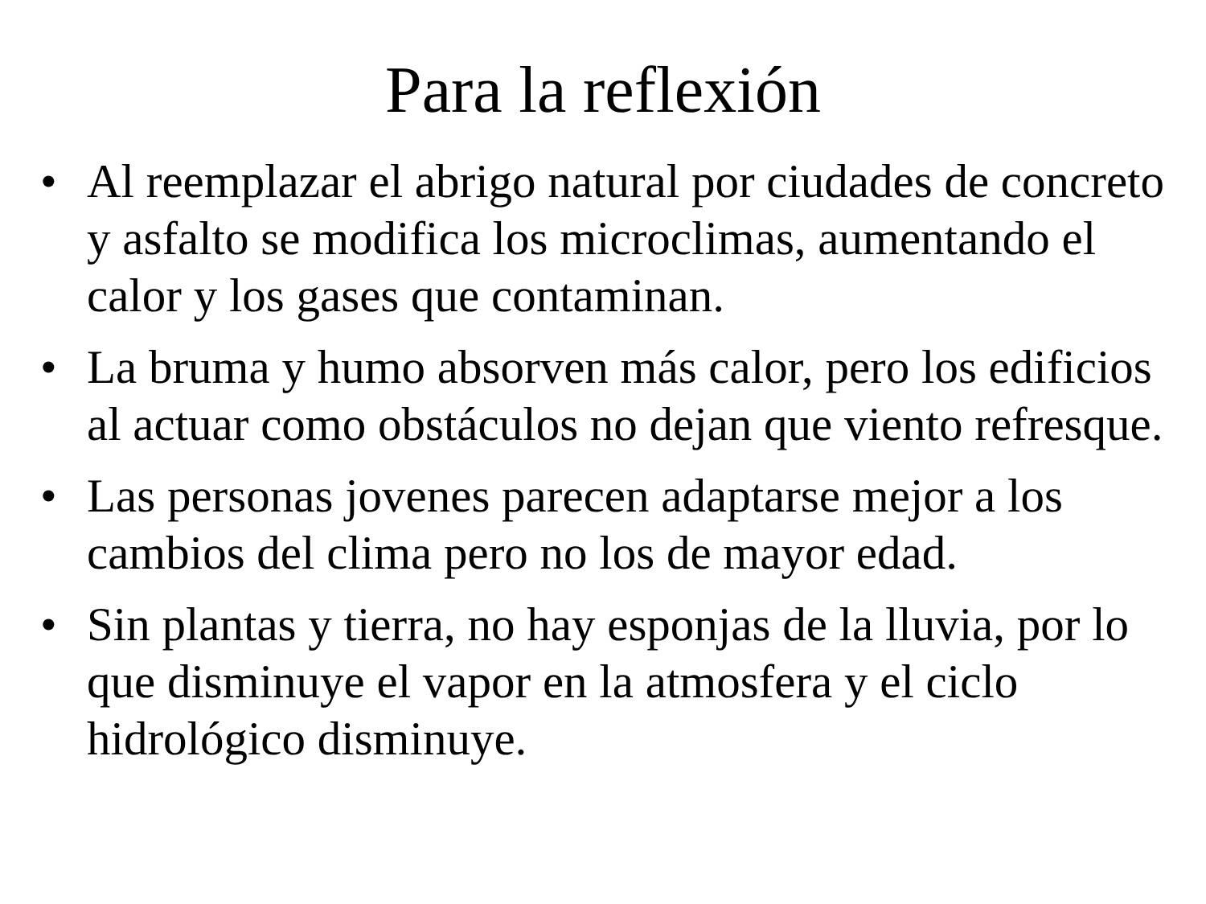Para la reflexión
• Al reemplazar el abrigo natural por ciudades de concreto y asfalto se modifica los microclimas, aumentando el calor y los gases que contaminan.
• La bruma y humo absorven más calor, pero los edificios al actuar como obstáculos no dejan que viento refresque.
• Las personas jovenes parecen adaptarse mejor a los cambios del clima pero no los de mayor edad.
• Sin plantas y tierra, no hay esponjas de la lluvia, por lo que disminuye el vapor en la atmosfera y el ciclo hidrológico disminuye.